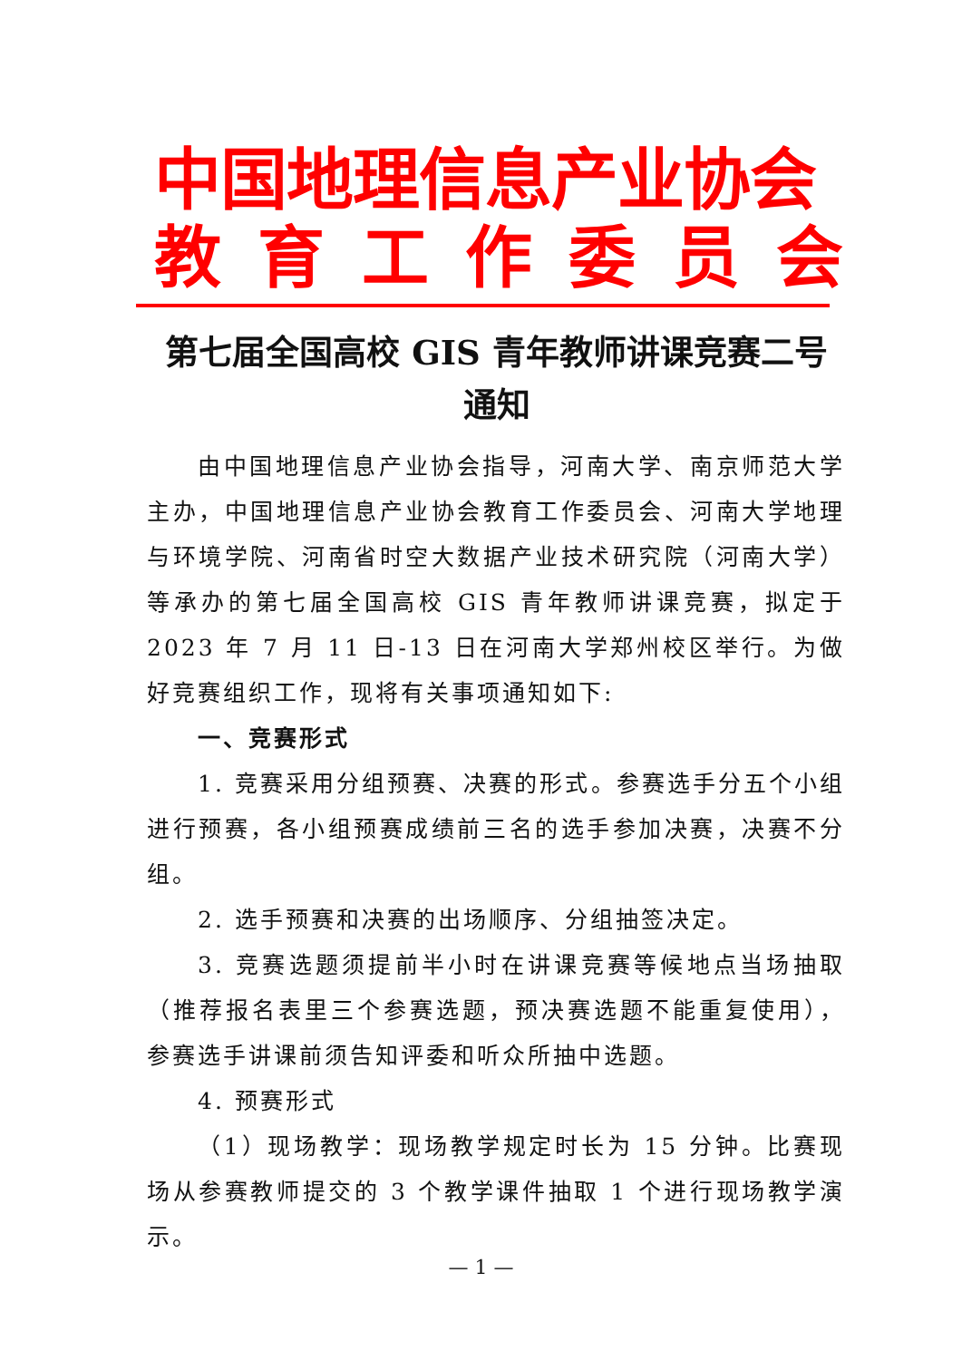中国地理信息产业协会
教育工作委员会
第七届全国高校 GIS 青年教师讲课竞赛二号
通知
由中国地理信息产业协会指导，河南大学、南京师范大学主办，中国地理信息产业协会教育工作委员会、河南大学地理与环境学院、河南省时空大数据产业技术研究院（河南大学）等承办的第七届全国高校 GIS 青年教师讲课竞赛，拟定于 2023 年 7 月 11 日-13 日在河南大学郑州校区举行。为做好竞赛组织工作，现将有关事项通知如下:
一、竞赛形式
1. 竞赛采用分组预赛、决赛的形式。参赛选手分五个小组进行预赛，各小组预赛成绩前三名的选手参加决赛，决赛不分组。
2. 选手预赛和决赛的出场顺序、分组抽签决定。
3. 竞赛选题须提前半小时在讲课竞赛等候地点当场抽取（推荐报名表里三个参赛选题，预决赛选题不能重复使用），参赛选手讲课前须告知评委和听众所抽中选题。
4. 预赛形式
（1）现场教学：现场教学规定时长为 15 分钟。比赛现场从参赛教师提交的 3 个教学课件抽取 1 个进行现场教学演示。
— 1 —